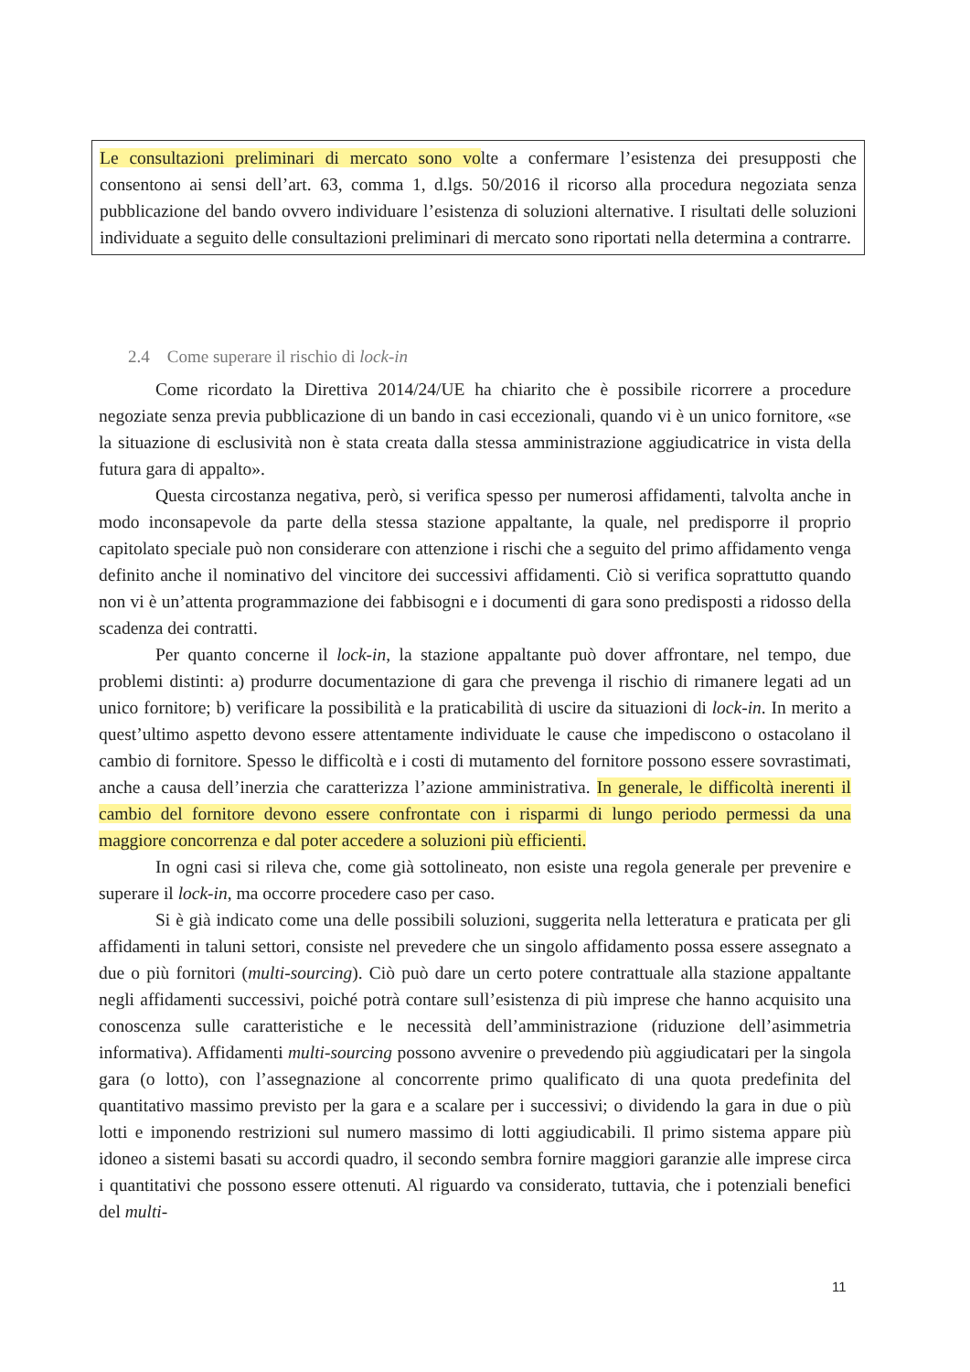Le consultazioni preliminari di mercato sono volte a confermare l’esistenza dei presupposti che consentono ai sensi dell’art. 63, comma 1, d.lgs. 50/2016 il ricorso alla procedura negoziata senza pubblicazione del bando ovvero individuare l’esistenza di soluzioni alternative. I risultati delle soluzioni individuate a seguito delle consultazioni preliminari di mercato sono riportati nella determina a contrarre.
2.4 Come superare il rischio di lock-in
Come ricordato la Direttiva 2014/24/UE ha chiarito che è possibile ricorrere a procedure negoziate senza previa pubblicazione di un bando in casi eccezionali, quando vi è un unico fornitore, «se la situazione di esclusività non è stata creata dalla stessa amministrazione aggiudicatrice in vista della futura gara di appalto».
Questa circostanza negativa, però, si verifica spesso per numerosi affidamenti, talvolta anche in modo inconsapevole da parte della stessa stazione appaltante, la quale, nel predisporre il proprio capitolato speciale può non considerare con attenzione i rischi che a seguito del primo affidamento venga definito anche il nominativo del vincitore dei successivi affidamenti. Ciò si verifica soprattutto quando non vi è un’attenta programmazione dei fabbisogni e i documenti di gara sono predisposti a ridosso della scadenza dei contratti.
Per quanto concerne il lock-in, la stazione appaltante può dover affrontare, nel tempo, due problemi distinti: a) produrre documentazione di gara che prevenga il rischio di rimanere legati ad un unico fornitore; b) verificare la possibilità e la praticabilità di uscire da situazioni di lock-in. In merito a quest’ultimo aspetto devono essere attentamente individuate le cause che impediscono o ostacolano il cambio di fornitore. Spesso le difficoltà e i costi di mutamento del fornitore possono essere sovrastimati, anche a causa dell’inerzia che caratterizza l’azione amministrativa. In generale, le difficoltà inerenti il cambio del fornitore devono essere confrontate con i risparmi di lungo periodo permessi da una maggiore concorrenza e dal poter accedere a soluzioni più efficienti.
In ogni casi si rileva che, come già sottolineato, non esiste una regola generale per prevenire e superare il lock-in, ma occorre procedere caso per caso.
Si è già indicato come una delle possibili soluzioni, suggerita nella letteratura e praticata per gli affidamenti in taluni settori, consiste nel prevedere che un singolo affidamento possa essere assegnato a due o più fornitori (multi-sourcing). Ciò può dare un certo potere contrattuale alla stazione appaltante negli affidamenti successivi, poiché potrà contare sull’esistenza di più imprese che hanno acquisito una conoscenza sulle caratteristiche e le necessità dell’amministrazione (riduzione dell’asimmetria informativa). Affidamenti multi-sourcing possono avvenire o prevedendo più aggiudicatari per la singola gara (o lotto), con l’assegnazione al concorrente primo qualificato di una quota predefinita del quantitativo massimo previsto per la gara e a scalare per i successivi; o dividendo la gara in due o più lotti e imponendo restrizioni sul numero massimo di lotti aggiudicabili. Il primo sistema appare più idoneo a sistemi basati su accordi quadro, il secondo sembra fornire maggiori garanzie alle imprese circa i quantitativi che possono essere ottenuti. Al riguardo va considerato, tuttavia, che i potenziali benefici del multi-
11